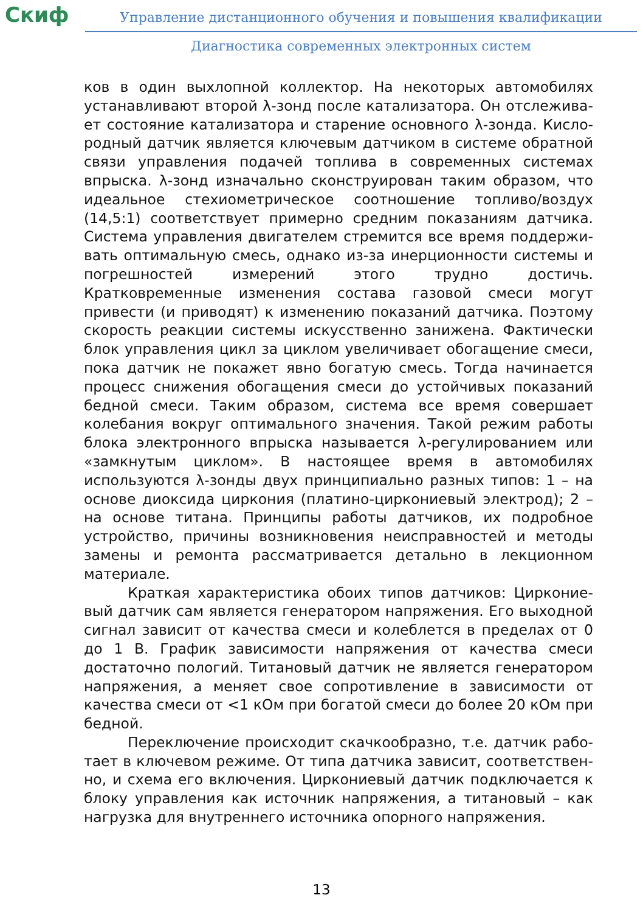Скиф
Управление дистанционного обучения и повышения квалификации
Диагностика современных электронных систем
ков в один выхлопной коллектор. На некоторых автомобилях устанавливают второй λ-зонд после катализатора. Он отслежива­ет состояние катализатора и старение основного λ-зонда. Кисло­родный датчик является ключевым датчиком в системе обратной связи управления подачей топлива в современных системах впрыска. λ-зонд изначально сконструирован таким образом, что идеальное стехиометрическое соотношение топливо/воздух (14,5:1) соответствует примерно средним показаниям датчика. Система управления двигателем стремится все время поддержи­вать оптимальную смесь, однако из-за инерционности системы и погрешностей измерений этого трудно достичь. Кратковременные изменения состава газовой смеси могут привести (и приводят) к изменению показаний датчика. Поэтому скорость реакции систе­мы искусственно занижена. Фактически блок управления цикл за циклом увеличивает обогащение смеси, пока датчик не покажет явно богатую смесь. Тогда начинается процесс снижения обога­щения смеси до устойчивых показаний бедной смеси. Таким обра­зом, система все время совершает колебания вокруг оптимально­го значения. Такой режим работы блока электронного впрыска называется λ-регулированием или «замкнутым циклом». В насто­ящее время в автомобилях используются λ-зонды двух принципи­ально разных типов: 1 – на основе диоксида циркония (платино-циркониевый электрод); 2 – на основе титана. Принципы работы датчиков, их подробное устройство, причины возникновения не­исправностей и методы замены и ремонта рассматривается де­тально в лекционном материале.
Краткая характеристика обоих типов датчиков: Цирконие­вый датчик сам является генератором напряжения. Его выходной сигнал зависит от качества смеси и колеблется в пределах от 0 до 1 В. График зависимости напряжения от качества смеси достаточ­но пологий. Титановый датчик не является генератором напряже­ния, а меняет свое сопротивление в зависимости от качества сме­си от <1 кОм при богатой смеси до более 20 кОм при бедной.
Переключение происходит скачкообразно, т.е. датчик рабо­тает в ключевом режиме. От типа датчика зависит, соответствен­но, и схема его включения. Циркониевый датчик подключается к блоку управления как источник напряжения, а титановый – как нагрузка для внутреннего источника опорного напряжения.
13